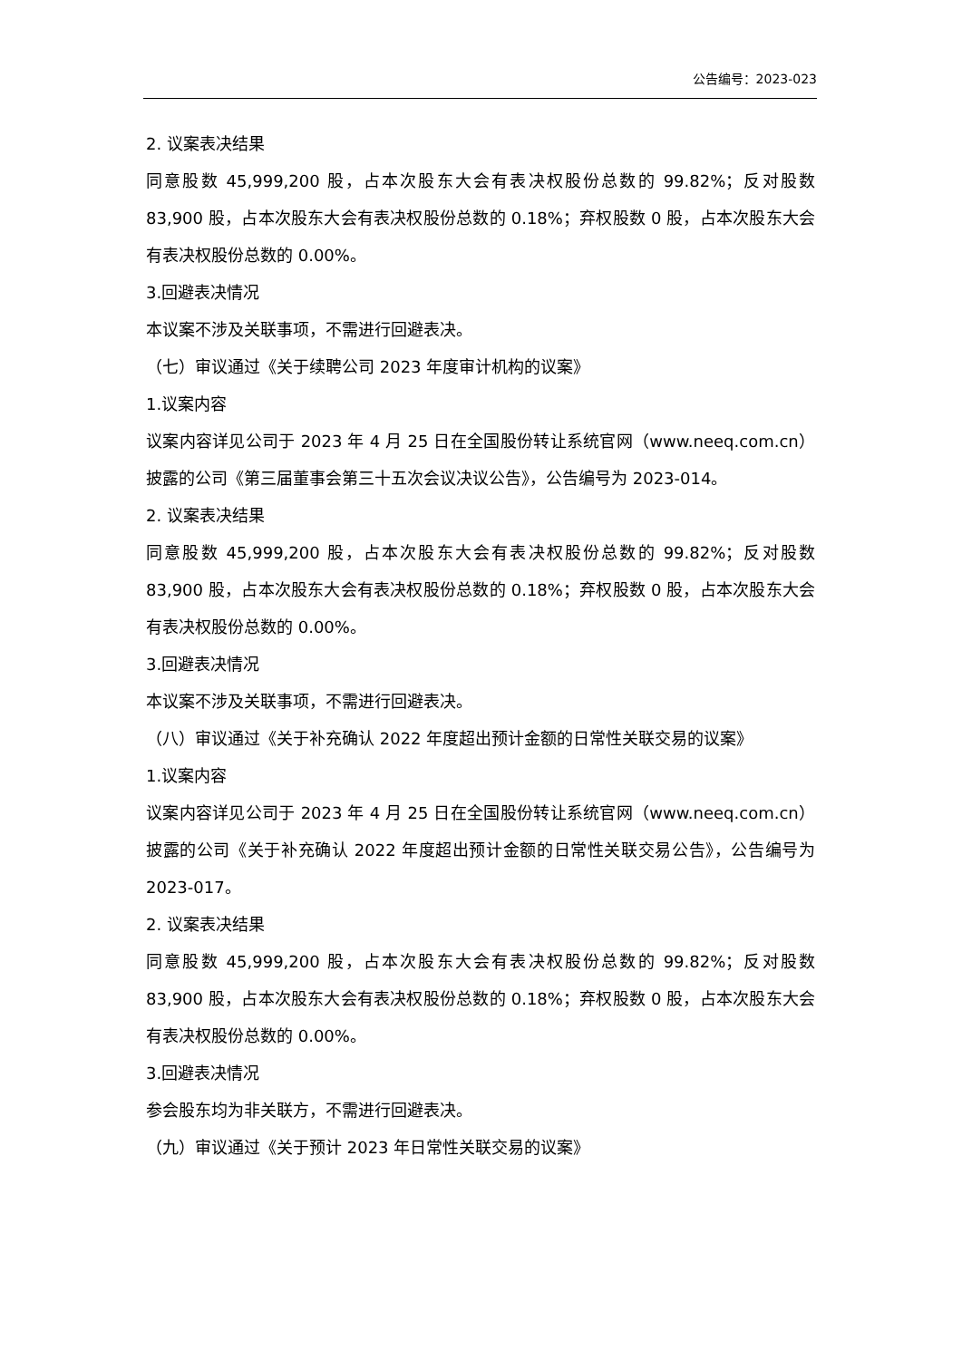公告编号：2023-023
2. 议案表决结果
同意股数 45,999,200 股，占本次股东大会有表决权股份总数的 99.82%；反对股数 83,900 股，占本次股东大会有表决权股份总数的 0.18%；弃权股数 0 股，占本次股东大会有表决权股份总数的 0.00%。
3.回避表决情况
本议案不涉及关联事项，不需进行回避表决。
（七）审议通过《关于续聘公司 2023 年度审计机构的议案》
1.议案内容
议案内容详见公司于 2023 年 4 月 25 日在全国股份转让系统官网（www.neeq.com.cn）披露的公司《第三届董事会第三十五次会议决议公告》，公告编号为 2023-014。
2. 议案表决结果
同意股数 45,999,200 股，占本次股东大会有表决权股份总数的 99.82%；反对股数 83,900 股，占本次股东大会有表决权股份总数的 0.18%；弃权股数 0 股，占本次股东大会有表决权股份总数的 0.00%。
3.回避表决情况
本议案不涉及关联事项，不需进行回避表决。
（八）审议通过《关于补充确认 2022 年度超出预计金额的日常性关联交易的议案》
1.议案内容
议案内容详见公司于 2023 年 4 月 25 日在全国股份转让系统官网（www.neeq.com.cn）披露的公司《关于补充确认 2022 年度超出预计金额的日常性关联交易公告》，公告编号为 2023-017。
2. 议案表决结果
同意股数 45,999,200 股，占本次股东大会有表决权股份总数的 99.82%；反对股数 83,900 股，占本次股东大会有表决权股份总数的 0.18%；弃权股数 0 股，占本次股东大会有表决权股份总数的 0.00%。
3.回避表决情况
参会股东均为非关联方，不需进行回避表决。
（九）审议通过《关于预计 2023 年日常性关联交易的议案》